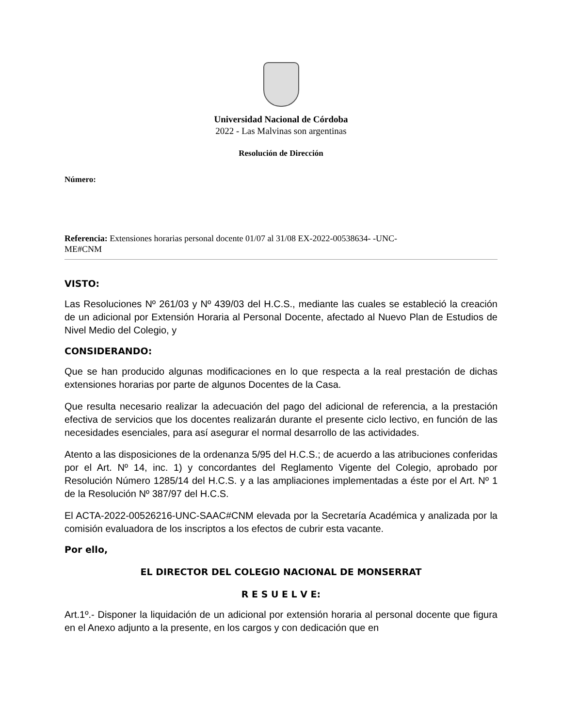Universidad Nacional de Córdoba
2022 - Las Malvinas son argentinas
Resolución de Dirección
Número:
Referencia: Extensiones horarias personal docente 01/07 al 31/08 EX-2022-00538634- -UNC-
ME#CNM
VISTO:
Las Resoluciones Nº 261/03 y Nº 439/03 del H.C.S., mediante las cuales se estableció la creación de un adicional por Extensión Horaria al Personal Docente, afectado al Nuevo Plan de Estudios de Nivel Medio del Colegio, y
CONSIDERANDO:
Que se han producido algunas modificaciones en lo que respecta a la real prestación de dichas extensiones horarias por parte de algunos Docentes de la Casa.
Que resulta necesario realizar la adecuación del pago del adicional de referencia, a la prestación efectiva de servicios que los docentes realizarán durante el presente ciclo lectivo, en función de las necesidades esenciales, para así asegurar el normal desarrollo de las actividades.
Atento a las disposiciones de la ordenanza 5/95 del H.C.S.; de acuerdo a las atribuciones conferidas por el Art. Nº 14, inc. 1) y concordantes del Reglamento Vigente del Colegio, aprobado por Resolución Número 1285/14 del H.C.S. y a las ampliaciones implementadas a éste por el Art. Nº 1 de la Resolución Nº 387/97 del H.C.S.
El ACTA-2022-00526216-UNC-SAAC#CNM elevada por la Secretaría Académica y analizada por la comisión evaluadora de los inscriptos a los efectos de cubrir esta vacante.
Por ello,
EL DIRECTOR DEL COLEGIO NACIONAL DE MONSERRAT
R E S U E L V E:
Art.1º.- Disponer la liquidación de un adicional por extensión horaria al personal docente que figura en el Anexo adjunto a la presente, en los cargos y con dedicación que en